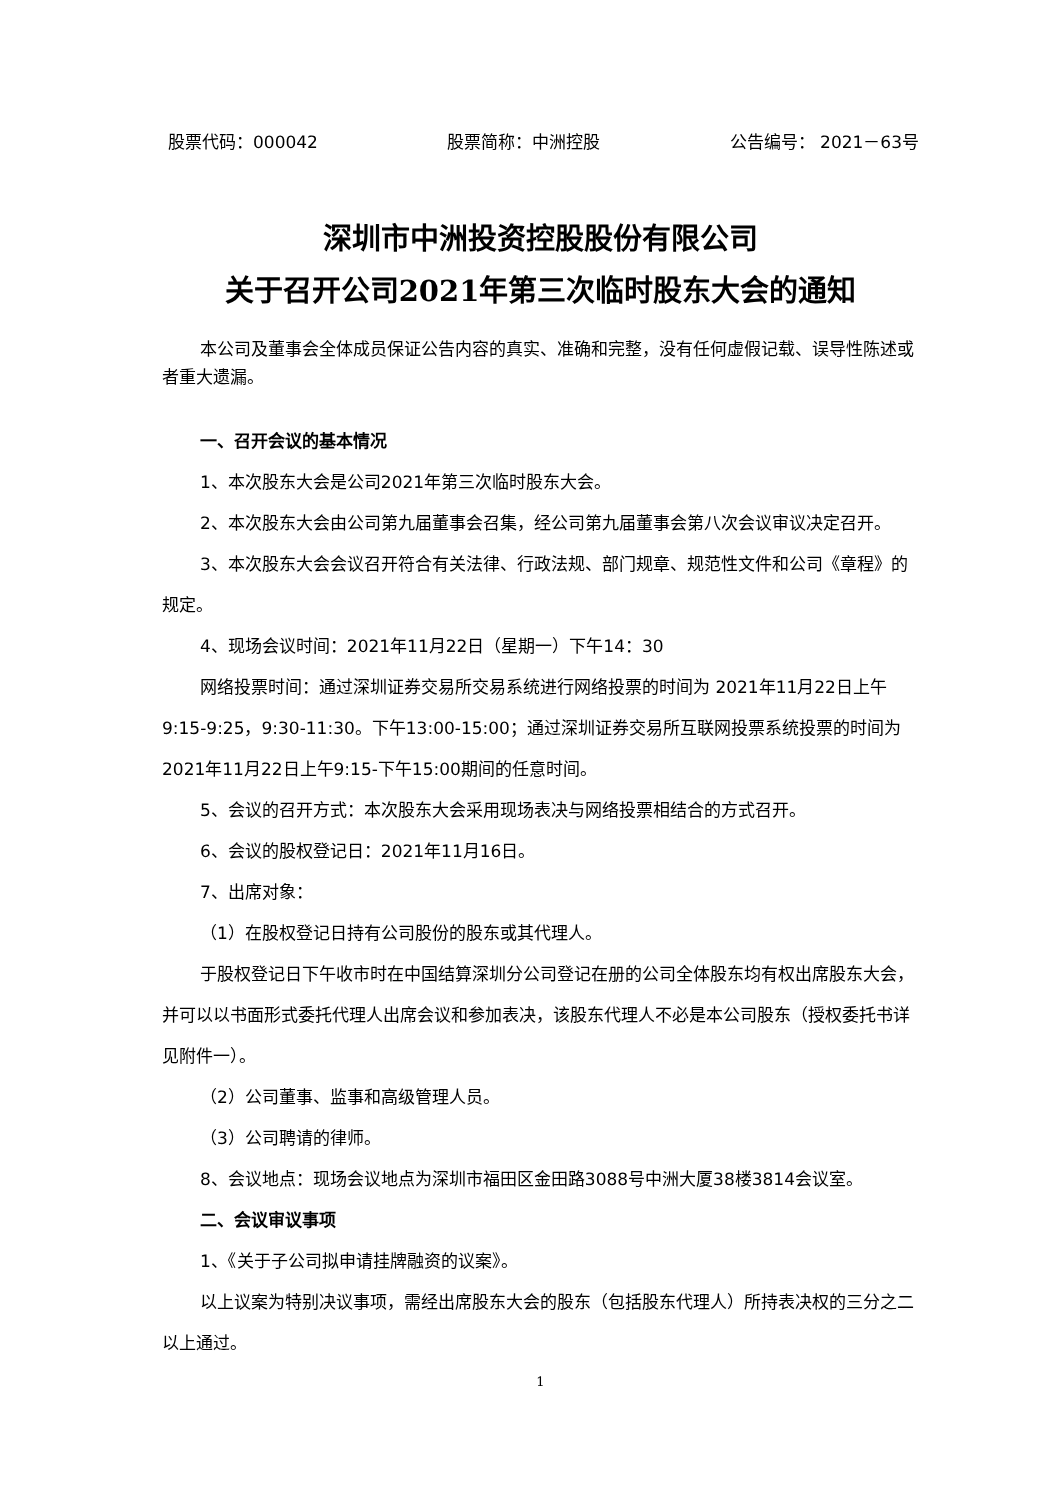股票代码：000042 股票简称：中洲控股 公告编号： 2021－63号
深圳市中洲投资控股股份有限公司
关于召开公司2021年第三次临时股东大会的通知
本公司及董事会全体成员保证公告内容的真实、准确和完整，没有任何虚假记载、误导性陈述或者重大遗漏。
一、召开会议的基本情况
1、本次股东大会是公司2021年第三次临时股东大会。
2、本次股东大会由公司第九届董事会召集，经公司第九届董事会第八次会议审议决定召开。
3、本次股东大会会议召开符合有关法律、行政法规、部门规章、规范性文件和公司《章程》的规定。
4、现场会议时间：2021年11月22日（星期一）下午14：30
网络投票时间：通过深圳证券交易所交易系统进行网络投票的时间为 2021年11月22日上午9:15-9:25，9:30-11:30。下午13:00-15:00；通过深圳证券交易所互联网投票系统投票的时间为2021年11月22日上午9:15-下午15:00期间的任意时间。
5、会议的召开方式：本次股东大会采用现场表决与网络投票相结合的方式召开。
6、会议的股权登记日：2021年11月16日。
7、出席对象：
（1）在股权登记日持有公司股份的股东或其代理人。
于股权登记日下午收市时在中国结算深圳分公司登记在册的公司全体股东均有权出席股东大会，并可以以书面形式委托代理人出席会议和参加表决，该股东代理人不必是本公司股东（授权委托书详见附件一）。
（2）公司董事、监事和高级管理人员。
（3）公司聘请的律师。
8、会议地点：现场会议地点为深圳市福田区金田路3088号中洲大厦38楼3814会议室。
二、会议审议事项
1、《关于子公司拟申请挂牌融资的议案》。
以上议案为特别决议事项，需经出席股东大会的股东（包括股东代理人）所持表决权的三分之二以上通过。
1